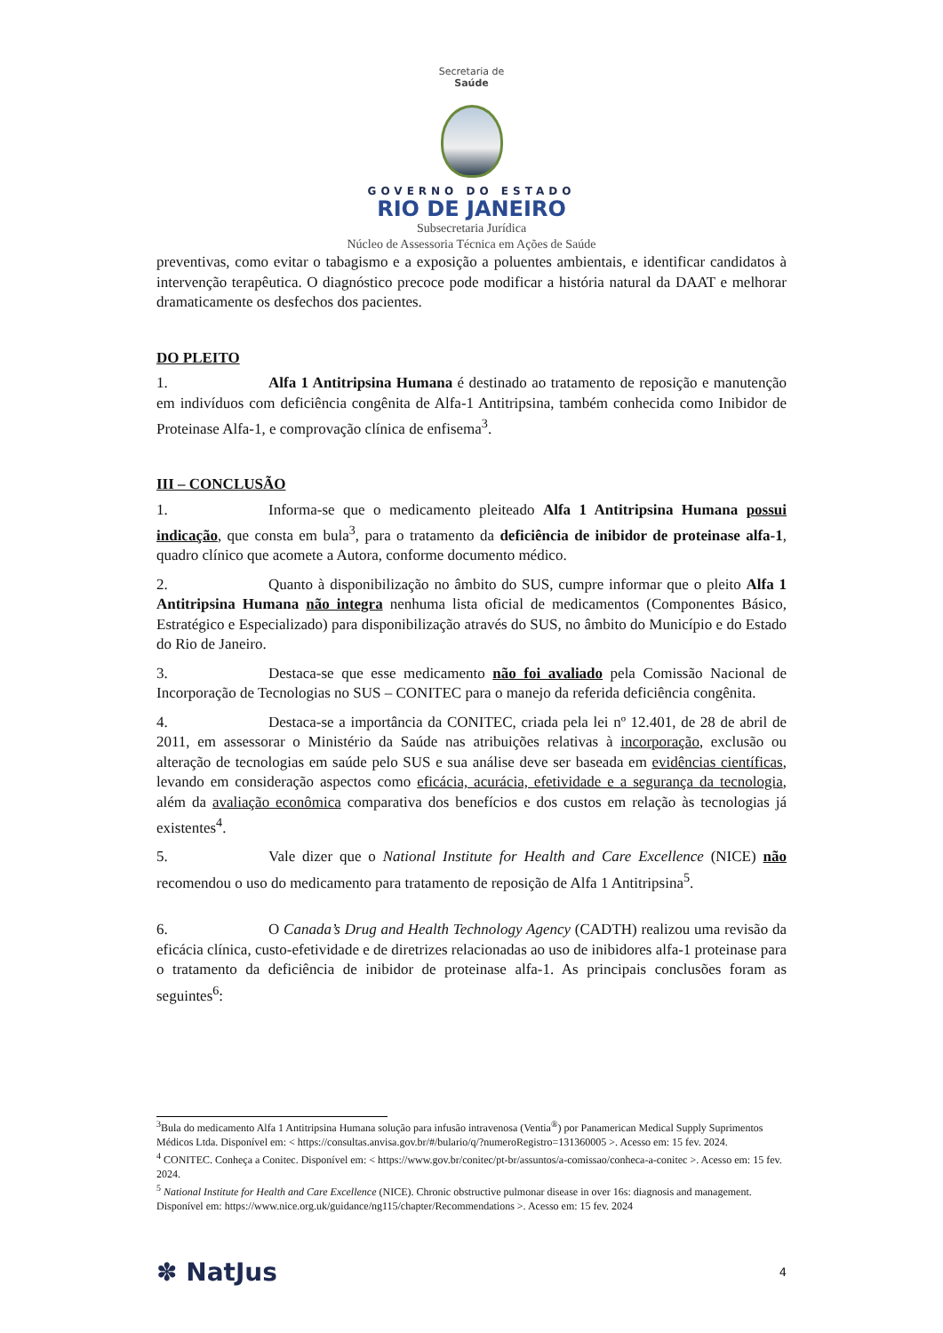Secretaria de
Saúde
GOVERNO DO ESTADO
RIO DE JANEIRO
Subsecretaria Jurídica
Núcleo de Assessoria Técnica em Ações de Saúde
preventivas, como evitar o tabagismo e a exposição a poluentes ambientais, e identificar candidatos à intervenção terapêutica. O diagnóstico precoce pode modificar a história natural da DAAT e melhorar dramaticamente os desfechos dos pacientes.
DO PLEITO
1. Alfa 1 Antitripsina Humana é destinado ao tratamento de reposição e manutenção em indivíduos com deficiência congênita de Alfa-1 Antitripsina, também conhecida como Inibidor de Proteinase Alfa-1, e comprovação clínica de enfisema<sup>3</sup>.
III – CONCLUSÃO
1. Informa-se que o medicamento pleiteado Alfa 1 Antitripsina Humana possui indicação, que consta em bula<sup>3</sup>, para o tratamento da deficiência de inibidor de proteinase alfa-1, quadro clínico que acomete a Autora, conforme documento médico.
2. Quanto à disponibilização no âmbito do SUS, cumpre informar que o pleito Alfa 1 Antitripsina Humana não integra nenhuma lista oficial de medicamentos (Componentes Básico, Estratégico e Especializado) para disponibilização através do SUS, no âmbito do Município e do Estado do Rio de Janeiro.
3. Destaca-se que esse medicamento não foi avaliado pela Comissão Nacional de Incorporação de Tecnologias no SUS – CONITEC para o manejo da referida deficiência congênita.
4. Destaca-se a importância da CONITEC, criada pela lei nº 12.401, de 28 de abril de 2011, em assessorar o Ministério da Saúde nas atribuições relativas à incorporação, exclusão ou alteração de tecnologias em saúde pelo SUS e sua análise deve ser baseada em evidências científicas, levando em consideração aspectos como eficácia, acurácia, efetividade e a segurança da tecnologia, além da avaliação econômica comparativa dos benefícios e dos custos em relação às tecnologias já existentes<sup>4</sup>.
5. Vale dizer que o National Institute for Health and Care Excellence (NICE) não recomendou o uso do medicamento para tratamento de reposição de Alfa 1 Antitripsina<sup>5</sup>.
6. O Canada’s Drug and Health Technology Agency (CADTH) realizou uma revisão da eficácia clínica, custo-efetividade e de diretrizes relacionadas ao uso de inibidores alfa-1 proteinase para o tratamento da deficiência de inibidor de proteinase alfa-1. As principais conclusões foram as seguintes<sup>6</sup>:
<sup>3</sup> Bula do medicamento Alfa 1 Antitripsina Humana solução para infusão intravenosa (Ventia<sup>®</sup>) por Panamerican Medical Supply Suprimentos Médicos Ltda. Disponível em: < https://consultas.anvisa.gov.br/#/bulario/q/?numeroRegistro=131360005 >. Acesso em: 15 fev. 2024.
<sup>4</sup> CONITEC. Conheça a Conitec. Disponível em: < https://www.gov.br/conitec/pt-br/assuntos/a-comissao/conheca-a-conitec >. Acesso em: 15 fev. 2024.
<sup>5</sup> National Institute for Health and Care Excellence (NICE). Chronic obstructive pulmonar disease in over 16s: diagnosis and management. Disponível em: https://www.nice.org.uk/guidance/ng115/chapter/Recommendations >. Acesso em: 15 fev. 2024
✽ NatJus 4